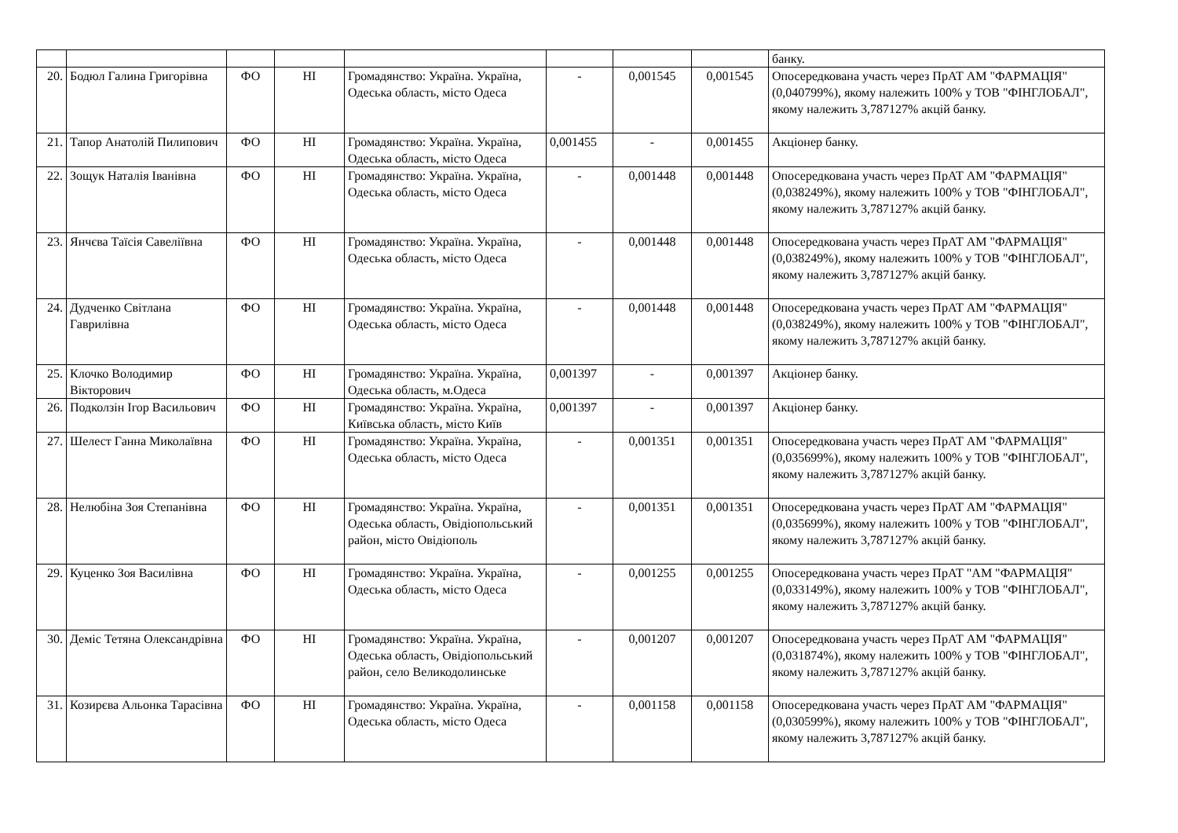| | | | | | | | | банку. |
| 20. | Бодюл Галина Григорівна | ФО | НІ | Громадянство: Україна. Україна, Одеська область, місто Одеса | - | 0,001545 | 0,001545 | Опосередкована участь через ПрАТ АМ "ФАРМАЦІЯ" (0,040799%), якому належить 100% у ТОВ "ФІНГЛОБАЛ", якому належить 3,787127% акцій банку. |
| 21. | Тапор Анатолій Пилипович | ФО | НІ | Громадянство: Україна. Україна, Одеська область, місто Одеса | 0,001455 | - | 0,001455 | Акціонер банку. |
| 22. | Зощук Наталія Іванівна | ФО | НІ | Громадянство: Україна. Україна, Одеська область, місто Одеса | - | 0,001448 | 0,001448 | Опосередкована участь через ПрАТ АМ "ФАРМАЦІЯ" (0,038249%), якому належить 100% у ТОВ "ФІНГЛОБАЛ", якому належить 3,787127% акцій банку. |
| 23. | Янчєва Таїсія Савеліївна | ФО | НІ | Громадянство: Україна. Україна, Одеська область, місто Одеса | - | 0,001448 | 0,001448 | Опосередкована участь через ПрАТ АМ "ФАРМАЦІЯ" (0,038249%), якому належить 100% у ТОВ "ФІНГЛОБАЛ", якому належить 3,787127% акцій банку. |
| 24. | Дудченко Світлана Гаврилівна | ФО | НІ | Громадянство: Україна. Україна, Одеська область, місто Одеса | - | 0,001448 | 0,001448 | Опосередкована участь через ПрАТ АМ "ФАРМАЦІЯ" (0,038249%), якому належить 100% у ТОВ "ФІНГЛОБАЛ", якому належить 3,787127% акцій банку. |
| 25. | Клочко Володимир Вікторович | ФО | НІ | Громадянство: Україна. Україна, Одеська область, м.Одеса | 0,001397 | - | 0,001397 | Акціонер банку. |
| 26. | Подколзін Ігор Васильович | ФО | НІ | Громадянство: Україна. Україна, Київська область, місто Київ | 0,001397 | - | 0,001397 | Акціонер банку. |
| 27. | Шелест Ганна Миколаївна | ФО | НІ | Громадянство: Україна. Україна, Одеська область, місто Одеса | - | 0,001351 | 0,001351 | Опосередкована участь через ПрАТ АМ "ФАРМАЦІЯ" (0,035699%), якому належить 100% у ТОВ "ФІНГЛОБАЛ", якому належить 3,787127% акцій банку. |
| 28. | Нелюбіна Зоя Степанівна | ФО | НІ | Громадянство: Україна. Україна, Одеська область, Овідіопольський район, місто Овідіополь | - | 0,001351 | 0,001351 | Опосередкована участь через ПрАТ АМ "ФАРМАЦІЯ" (0,035699%), якому належить 100% у ТОВ "ФІНГЛОБАЛ", якому належить 3,787127% акцій банку. |
| 29. | Куценко Зоя Василівна | ФО | НІ | Громадянство: Україна. Україна, Одеська область, місто Одеса | - | 0,001255 | 0,001255 | Опосередкована участь через ПрАТ "АМ "ФАРМАЦІЯ" (0,033149%), якому належить 100% у ТОВ "ФІНГЛОБАЛ", якому належить 3,787127% акцій банку. |
| 30. | Деміс Тетяна Олександрівна | ФО | НІ | Громадянство: Україна. Україна, Одеська область, Овідіопольський район, село Великодолинське | - | 0,001207 | 0,001207 | Опосередкована участь через ПрАТ АМ "ФАРМАЦІЯ" (0,031874%), якому належить 100% у ТОВ "ФІНГЛОБАЛ", якому належить 3,787127% акцій банку. |
| 31. | Козирєва Альонка Тарасівна | ФО | НІ | Громадянство: Україна. Україна, Одеська область, місто Одеса | - | 0,001158 | 0,001158 | Опосередкована участь через ПрАТ АМ "ФАРМАЦІЯ" (0,030599%), якому належить 100% у ТОВ "ФІНГЛОБАЛ", якому належить 3,787127% акцій банку. |